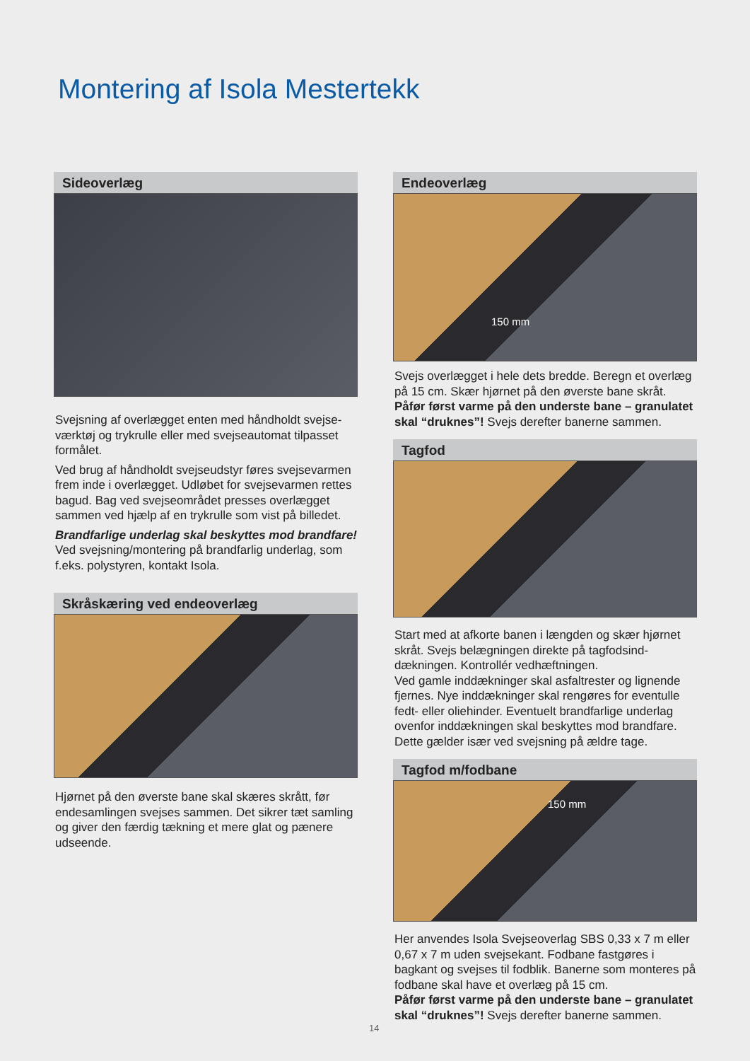Montering af Isola Mestertekk
Sideoverlæg
Svejsning af overlægget enten med håndholdt svejse-værktøj og trykrulle eller med svejseautomat tilpasset formålet.
Ved brug af håndholdt svejseudstyr føres svejsevarmen frem inde i overlægget. Udløbet for svejsevarmen rettes bagud. Bag ved svejseområdet presses overlægget sammen ved hjælp af en trykrulle som vist på billedet.
Brandfarlige underlag skal beskyttes mod brandfare!
Ved svejsning/montering på brandfarlig underlag, som f.eks. polystyren, kontakt Isola.
Skråskæring ved endeoverlæg
Hjørnet på den øverste bane skal skæres skrått, før endesamlingen svejses sammen. Det sikrer tæt samling og giver den færdig tækning et mere glat og pænere udseende.
Endeoverlæg
150 mm
Svejs overlægget i hele dets bredde. Beregn et overlæg på 15 cm. Skær hjørnet på den øverste bane skråt.
Påfør først varme på den underste bane – granulatet skal “druknes”! Svejs derefter banerne sammen.
Tagfod
Start med at afkorte banen i længden og skær hjørnet skråt. Svejs belægningen direkte på tagfodsind-dækningen. Kontrollér vedhæftningen.
Ved gamle inddækninger skal asfaltrester og lignende fjernes. Nye inddækninger skal rengøres for eventulle fedt- eller oliehinder. Eventuelt brandfarlige underlag ovenfor inddækningen skal beskyttes mod brandfare. Dette gælder især ved svejsning på ældre tage.
Tagfod m/fodbane
150 mm
Her anvendes Isola Svejseoverlag SBS 0,33 x 7 m eller 0,67 x 7 m uden svejsekant. Fodbane fastgøres i bagkant og svejses til fodblik. Banerne som monteres på fodbane skal have et overlæg på 15 cm.
Påfør først varme på den underste bane – granulatet skal “druknes”! Svejs derefter banerne sammen.
14